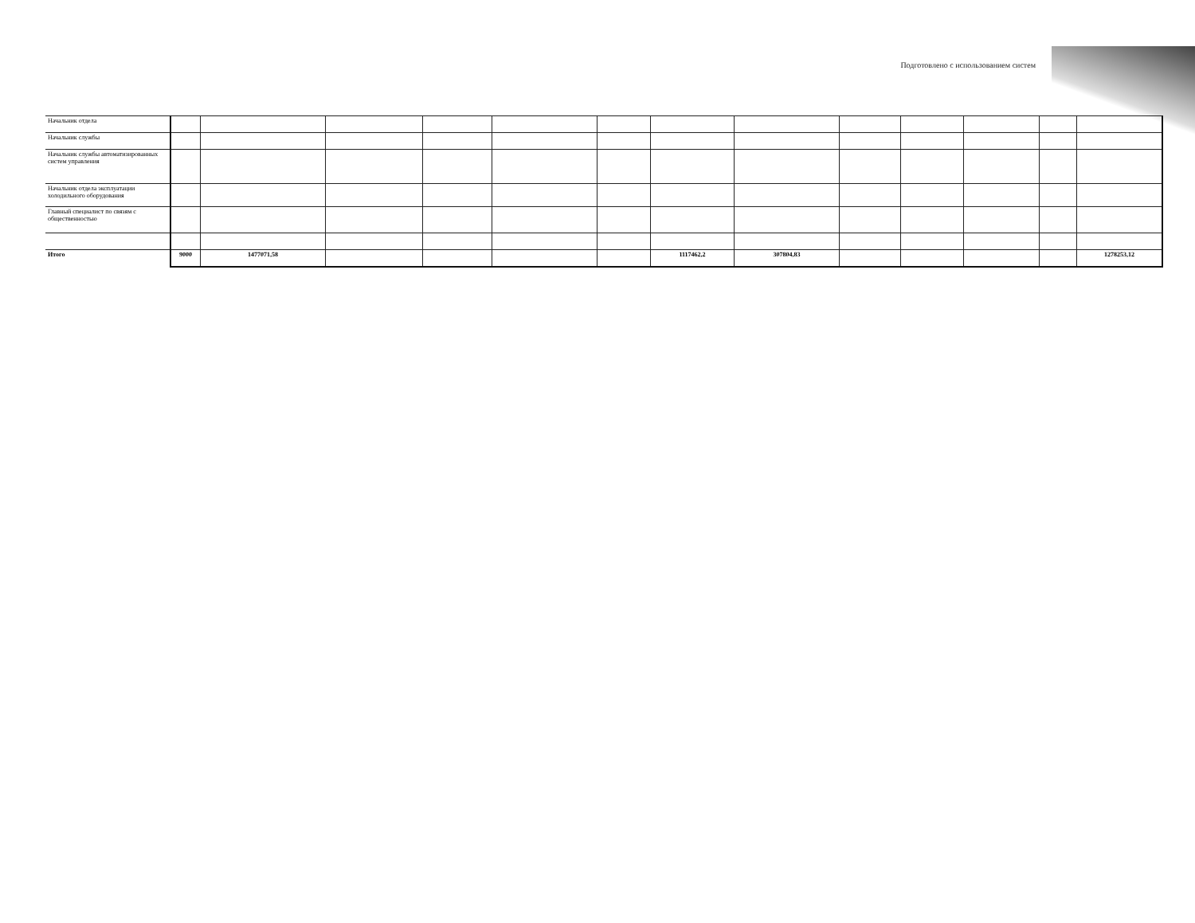Подготовлено с использованием систем
| Начальник отдела | | | | | | | | | | | | | |
| Начальник службы | | | | | | | | | | | | | |
| Начальник службы автоматизированных систем управления | | | | | | | | | | | | | |
| Начальник отдела эксплуатации холодильного оборудования | | | | | | | | | | | | | |
| Главный специалист по связям с общественностью | | | | | | | | | | | | | |
| Итого | 9000 | 1477071,58 | | | | | 1117462,2 | 307804,83 | | | | | 1278253,12 |